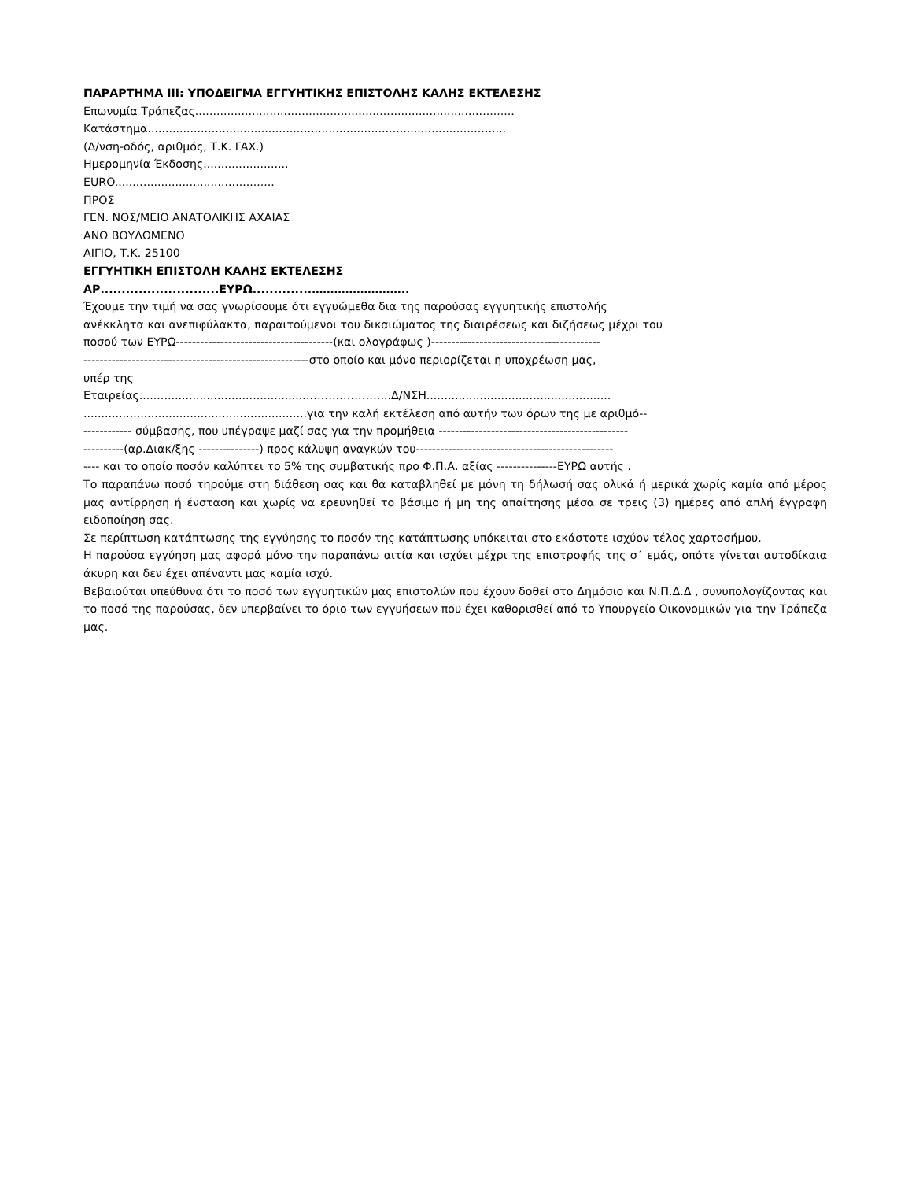ΠΑΡΑΡΤΗΜΑ ΙΙΙ: ΥΠΟΔΕΙΓΜΑ ΕΓΓΥΗΤΙΚΗΣ ΕΠΙΣΤΟΛΗΣ ΚΑΛΗΣ ΕΚΤΕΛΕΣΗΣ
Επωνυμία Τράπεζας..........................................................................................
Κατάστημα.....................................................................................................
(Δ/νση-οδός, αριθμός, Τ.Κ. FAX.)
Ημερομηνία Έκδοσης........................
EURO.............................................
ΠΡΟΣ
ΓΕΝ. ΝΟΣ/ΜΕΙΟ ΑΝΑΤΟΛΙΚΗΣ ΑΧΑΙΑΣ
ΑΝΩ ΒΟΥΛΩΜΕΝΟ
ΑΙΓΙΟ, Τ.Κ. 25100
ΕΓΓΥΗΤΙΚΗ ΕΠΙΣΤΟΛΗ ΚΑΛΗΣ ΕΚΤΕΛΕΣΗΣ
ΑΡ............................ΕΥΡΩ..............……………………..
Έχουμε την τιμή να σας γνωρίσουμε ότι εγγυώμεθα δια της παρούσας εγγυητικής επιστολής
ανέκκλητα και ανεπιφύλακτα, παραιτούμενοι του δικαιώματος της διαιρέσεως και διζήσεως μέχρι του
ποσού των ΕΥΡΩ---------------------------------------(και ολογράφως )------------------------------------------
--------------------------------------------------------στο οποίο και μόνο περιορίζεται η υποχρέωση μας,
υπέρ της
Εταιρείας...............................................…………………..Δ/ΝΣΗ....................................................
...............................................................για την καλή εκτέλεση από αυτήν των όρων της με αριθμό--
------------ σύμβασης, που υπέγραψε μαζί σας για την προμήθεια -----------------------------------------------
----------(αρ.Διακ/ξης ---------------) προς κάλυψη αναγκών του-------------------------------------------------
---- και το οποίο ποσόν καλύπτει το 5% της συμβατικής προ Φ.Π.Α. αξίας ---------------ΕΥΡΩ αυτής .
Το παραπάνω ποσό τηρούμε στη διάθεση σας και θα καταβληθεί με μόνη τη δήλωσή σας ολικά ή μερικά χωρίς καμία από μέρος μας αντίρρηση ή ένσταση και χωρίς να ερευνηθεί το βάσιμο ή μη της απαίτησης μέσα σε τρεις (3) ημέρες από απλή έγγραφη ειδοποίηση σας.
Σε περίπτωση κατάπτωσης της εγγύησης το ποσόν της κατάπτωσης υπόκειται στο εκάστοτε ισχύον τέλος χαρτοσήμου.
Η παρούσα εγγύηση μας αφορά μόνο την παραπάνω αιτία και ισχύει μέχρι της επιστροφής της σ΄ εμάς, οπότε γίνεται αυτοδίκαια άκυρη και δεν έχει απέναντι μας καμία ισχύ.
Βεβαιούται υπεύθυνα ότι το ποσό των εγγυητικών μας επιστολών που έχουν δοθεί στο Δημόσιο και Ν.Π.Δ.Δ , συνυπολογίζοντας και το ποσό της παρούσας, δεν υπερβαίνει το όριο των εγγυήσεων που έχει καθορισθεί από το Υπουργείο Οικονομικών για την Τράπεζα μας.